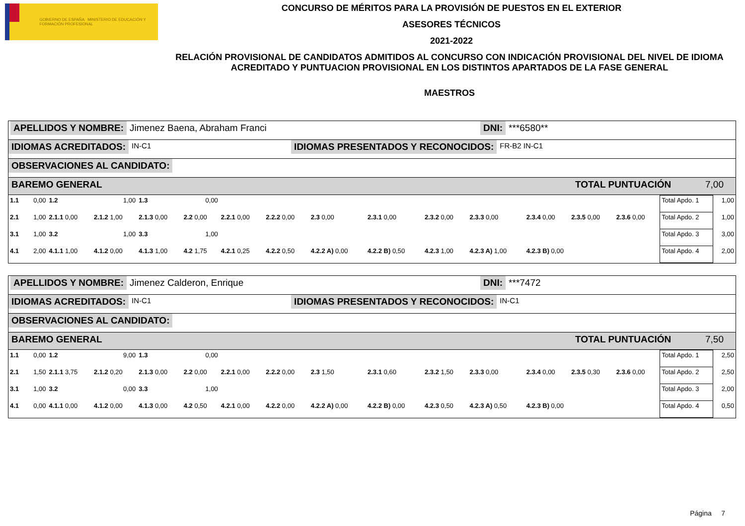GOBIERNO DE ESPAÑA MINISTERIO DE EDUCACIÓN Y FORMACIÓN PROFESIONAL
CONCURSO DE MÉRITOS PARA LA PROVISIÓN DE PUESTOS EN EL EXTERIOR
ASESORES TÉCNICOS
2021-2022
RELACIÓN PROVISIONAL DE CANDIDATOS ADMITIDOS AL CONCURSO CON INDICACIÓN PROVISIONAL DEL NIVEL DE IDIOMA ACREDITADO Y PUNTUACION PROVISIONAL EN LOS DISTINTOS APARTADOS DE LA FASE GENERAL
MAESTROS
APELLIDOS Y NOMBRE: Jimenez Baena, Abraham Franci DNI: ***6580**
IDIOMAS ACREDITADOS: IN-C1 IDIOMAS PRESENTADOS Y RECONOCIDOS: FR-B2 IN-C1
OBSERVACIONES AL CANDIDATO:
BAREMO GENERAL TOTAL PUNTUACIÓN 7,00
| 1.1 | 0,00 | 1.2 | 1,00 | 1.3 | 0,00 | | | | | | | | | | Total Apdo. 1 | 1,00 |
| 2.1 | 1,00 | 2.1.1 0,00 | 2.1.2 1,00 | 2.1.3 0,00 | 2.2 0,00 | 2.2.1 0,00 | 2.2.2 0,00 | 2.3 0,00 | 2.3.1 0,00 | 2.3.2 0,00 | 2.3.3 0,00 | 2.3.4 0,00 | 2.3.5 0,00 | 2.3.6 0,00 | Total Apdo. 2 | 1,00 |
| 3.1 | 1,00 | 3.2 | 1,00 | 3.3 | 1,00 | | | | | | | | | | Total Apdo. 3 | 3,00 |
| 4.1 | 2,00 | 4.1.1 1,00 | 4.1.2 0,00 | 4.1.3 1,00 | 4.2 1,75 | 4.2.1 0,25 | 4.2.2 0,50 | 4.2.2 A) 0,00 | 4.2.2 B) 0,50 | 4.2.3 1,00 | 4.2.3 A) 1,00 | 4.2.3 B) 0,00 | | | Total Apdo. 4 | 2,00 |
APELLIDOS Y NOMBRE: Jimenez Calderon, Enrique DNI: ***7472
IDIOMAS ACREDITADOS: IN-C1 IDIOMAS PRESENTADOS Y RECONOCIDOS: IN-C1
OBSERVACIONES AL CANDIDATO:
BAREMO GENERAL TOTAL PUNTUACIÓN 7,50
| 1.1 | 0,00 | 1.2 | 9,00 | 1.3 | 0,00 | | | | | | | | | | Total Apdo. 1 | 2,50 |
| 2.1 | 1,50 | 2.1.1 3,75 | 2.1.2 0,20 | 2.1.3 0,00 | 2.2 0,00 | 2.2.1 0,00 | 2.2.2 0,00 | 2.3 1,50 | 2.3.1 0,60 | 2.3.2 1,50 | 2.3.3 0,00 | 2.3.4 0,00 | 2.3.5 0,30 | 2.3.6 0,00 | Total Apdo. 2 | 2,50 |
| 3.1 | 1,00 | 3.2 | 0,00 | 3.3 | 1,00 | | | | | | | | | | Total Apdo. 3 | 2,00 |
| 4.1 | 0,00 | 4.1.1 0,00 | 4.1.2 0,00 | 4.1.3 0,00 | 4.2 0,50 | 4.2.1 0,00 | 4.2.2 0,00 | 4.2.2 A) 0,00 | 4.2.2 B) 0,00 | 4.2.3 0,50 | 4.2.3 A) 0,50 | 4.2.3 B) 0,00 | | | Total Apdo. 4 | 0,50 |
Página 7